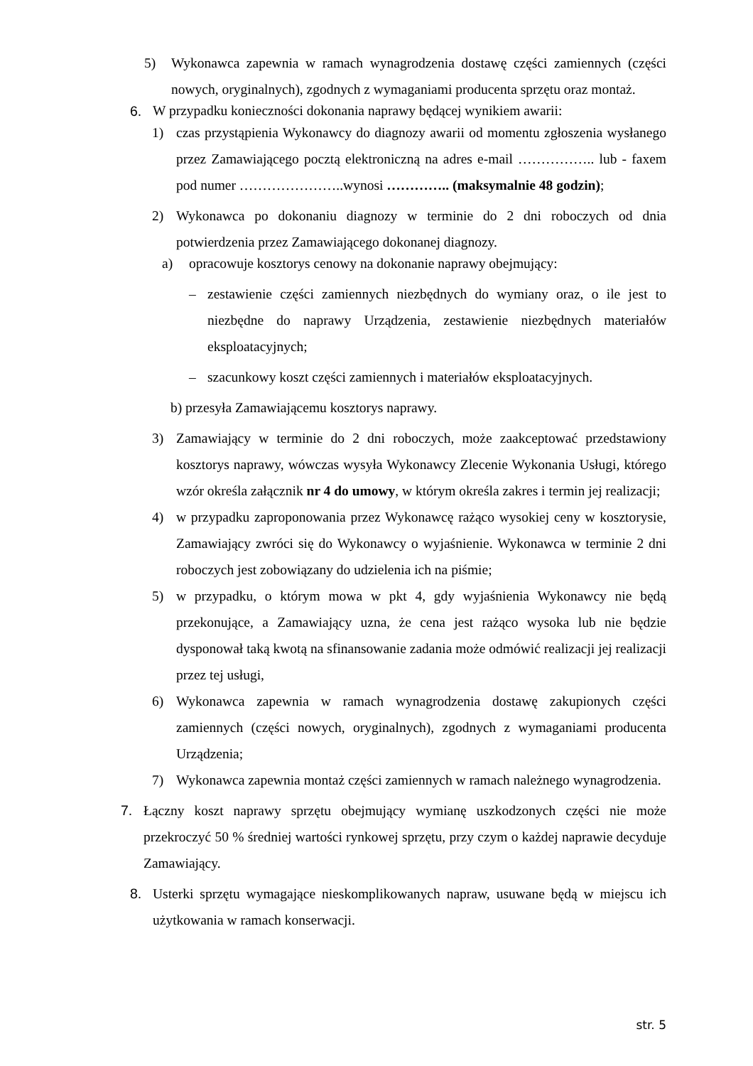5) Wykonawca zapewnia w ramach wynagrodzenia dostawę części zamiennych (części nowych, oryginalnych), zgodnych z wymaganiami producenta sprzętu oraz montaż.
6. W przypadku konieczności dokonania naprawy będącej wynikiem awarii:
1) czas przystąpienia Wykonawcy do diagnozy awarii od momentu zgłoszenia wysłanego przez Zamawiającego pocztą elektroniczną na adres e-mail …………….. lub - faxem pod numer …………………..wynosi ………….. (maksymalnie 48 godzin);
2) Wykonawca po dokonaniu diagnozy w terminie do 2 dni roboczych od dnia potwierdzenia przez Zamawiającego dokonanej diagnozy.
a) opracowuje kosztorys cenowy na dokonanie naprawy obejmujący:
– zestawienie części zamiennych niezbędnych do wymiany oraz, o ile jest to niezbędne do naprawy Urządzenia, zestawienie niezbędnych materiałów eksploatacyjnych;
– szacunkowy koszt części zamiennych i materiałów eksploatacyjnych.
b) przesyła Zamawiającemu kosztorys naprawy.
3) Zamawiający w terminie do 2 dni roboczych, może zaakceptować przedstawiony kosztorys naprawy, wówczas wysyła Wykonawcy Zlecenie Wykonania Usługi, którego wzór określa załącznik nr 4 do umowy, w którym określa zakres i termin jej realizacji;
4) w przypadku zaproponowania przez Wykonawcę rażąco wysokiej ceny w kosztorysie, Zamawiający zwróci się do Wykonawcy o wyjaśnienie. Wykonawca w terminie 2 dni roboczych jest zobowiązany do udzielenia ich na piśmie;
5) w przypadku, o którym mowa w pkt 4, gdy wyjaśnienia Wykonawcy nie będą przekonujące, a Zamawiający uzna, że cena jest rażąco wysoka lub nie będzie dysponował taką kwotą na sfinansowanie zadania może odmówić realizacji jej realizacji przez tej usługi,
6) Wykonawca zapewnia w ramach wynagrodzenia dostawę zakupionych części zamiennych (części nowych, oryginalnych), zgodnych z wymaganiami producenta Urządzenia;
7) Wykonawca zapewnia montaż części zamiennych w ramach należnego wynagrodzenia.
7. Łączny koszt naprawy sprzętu obejmujący wymianę uszkodzonych części nie może przekroczyć 50 % średniej wartości rynkowej sprzętu, przy czym o każdej naprawie decyduje Zamawiający.
8. Usterki sprzętu wymagające nieskomplikowanych napraw, usuwane będą w miejscu ich użytkowania w ramach konserwacji.
str. 5